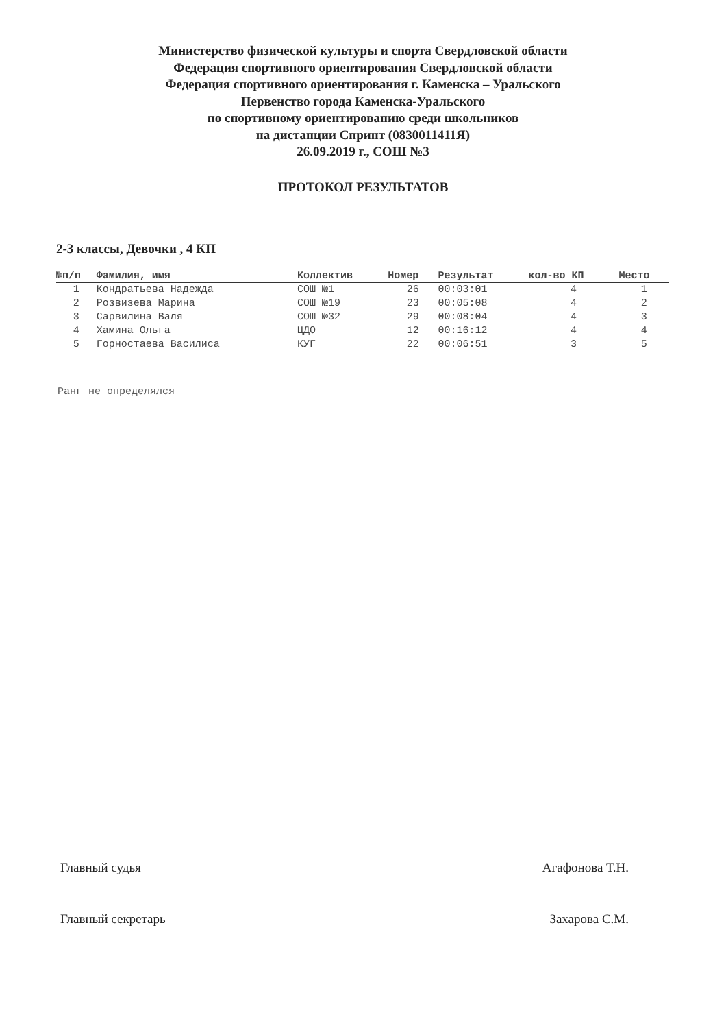Министерство физической культуры и спорта Свердловской области
Федерация спортивного ориентирования Свердловской области
Федерация спортивного ориентирования г. Каменска – Уральского
Первенство города Каменска-Уральского
по спортивному ориентированию среди школьников
на дистанции Спринт (0830011411Я)
26.09.2019 г., СОШ №3
ПРОТОКОЛ РЕЗУЛЬТАТОВ
2-3 классы, Девочки , 4 КП
| №п/п | Фамилия, имя | Коллектив | Номер | Результат | кол-во КП | Место |
| --- | --- | --- | --- | --- | --- | --- |
| 1 | Кондратьева Надежда | СОШ №1 | 26 | 00:03:01 | 4 | 1 |
| 2 | Розвизева Марина | СОШ №19 | 23 | 00:05:08 | 4 | 2 |
| 3 | Сарвилина Валя | СОШ №32 | 29 | 00:08:04 | 4 | 3 |
| 4 | Хамина Ольга | ЦДО | 12 | 00:16:12 | 4 | 4 |
| 5 | Горностаева Василиса | КУГ | 22 | 00:06:51 | 3 | 5 |
Ранг не определялся
Главный судья Агафонова Т.Н.
Главный секретарь Захарова С.М.